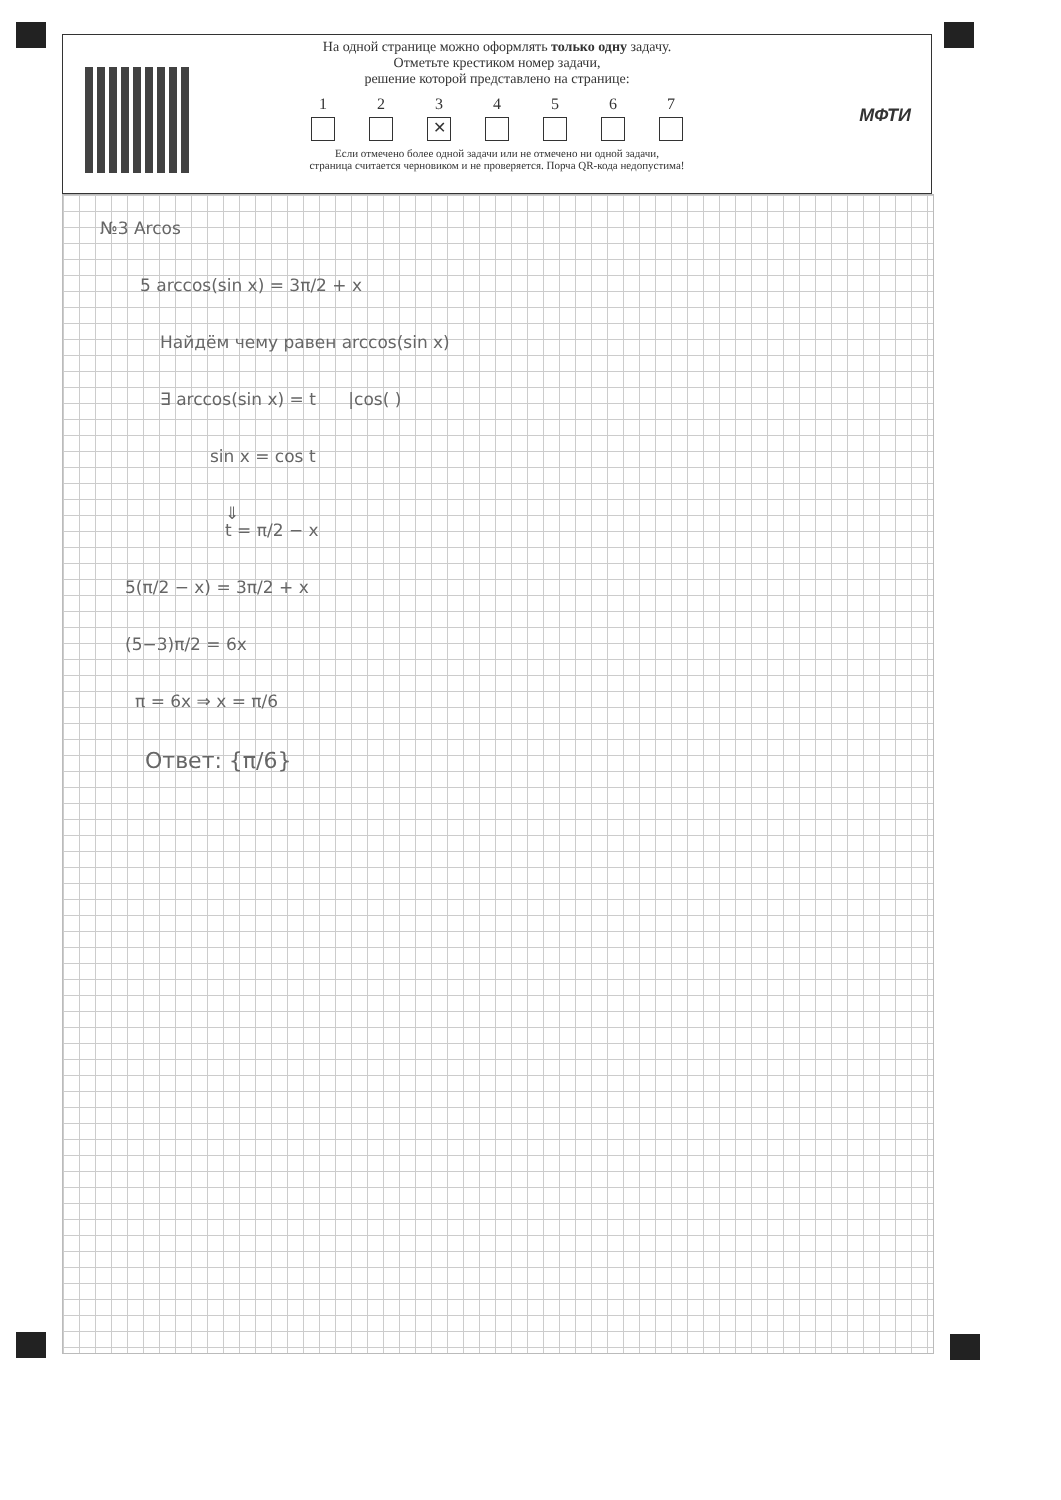На одной странице можно оформлять только одну задачу.
Отметьте крестиком номер задачи,
решение которой представлено на странице:
1 2 3
✕
4 5 6 7
Если отмечено более одной задачи или не отмечено ни одной задачи,
страница считается черновиком и не проверяется. Порча QR-кода недопустима!
МФТИ
№3 Arcos
5 arccos(sin x) = 3π/2 + x
Найдём чему равен arccos(sin x)
∃ arccos(sin x) = t |cos( )
sin x = cos t
⇓
t = π/2 − x
5(π/2 − x) = 3π/2 + x
(5−3)π/2 = 6x
π = 6x ⇒ x = π/6
Ответ: {π/6}